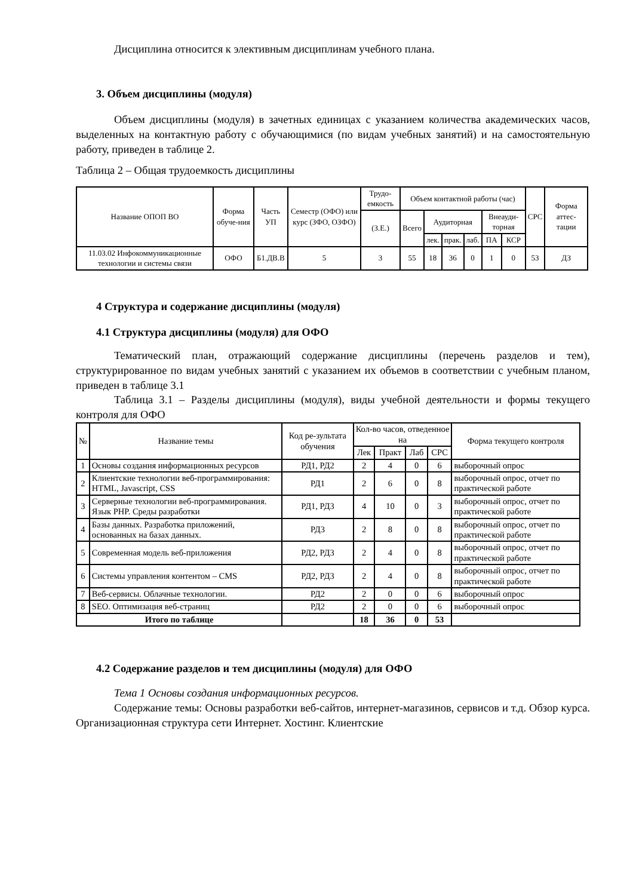Дисциплина относится к элективным дисциплинам учебного плана.
3. Объем дисциплины (модуля)
Объем дисциплины (модуля) в зачетных единицах с указанием количества академических часов, выделенных на контактную работу с обучающимися (по видам учебных занятий) и на самостоятельную работу, приведен в таблице 2.
Таблица 2 – Общая трудоемкость дисциплины
| Название ОПОП ВО | Форма обуче-ния | Часть УП | Семестр (ОФО) или курс (ЗФО, ОЗФО) | Трудо-емкость | Объем контактной работы (час) | | | | | | СРС | Форма аттес-тации |
| --- | --- | --- | --- | --- | --- | --- | --- | --- | --- | --- | --- | --- |
| | | | | (З.Е.) | Всего | Аудиторная | | | Внеауди-торная | | | |
| | | | | | | лек. | прак. | лаб. | ПА | КСР | | |
| 11.03.02 Инфокоммуникационные технологии и системы связи | ОФО | Б1.ДВ.В | 5 | 3 | 55 | 18 | 36 | 0 | 1 | 0 | 53 | ДЗ |
4 Структура и содержание дисциплины (модуля)
4.1 Структура дисциплины (модуля) для ОФО
Тематический план, отражающий содержание дисциплины (перечень разделов и тем), структурированное по видам учебных занятий с указанием их объемов в соответствии с учебным планом, приведен в таблице 3.1
Таблица 3.1 – Разделы дисциплины (модуля), виды учебной деятельности и формы текущего контроля для ОФО
| № | Название темы | Код ре-зультата обучения | Кол-во часов, отведенное на | | | | Форма текущего контроля |
| --- | --- | --- | --- | --- | --- | --- | --- |
| | | | Лек | Практ | Лаб | СРС | |
| 1 | Основы создания информационных ресурсов | РД1, РД2 | 2 | 4 | 0 | 6 | выборочный опрос |
| 2 | Клиентские технологии веб-программирования: HTML, Javascript, CSS | РД1 | 2 | 6 | 0 | 8 | выборочный опрос, отчет по практической работе |
| 3 | Серверные технологии веб-программирования. Язык PHP. Среды разработки | РД1, РД3 | 4 | 10 | 0 | 3 | выборочный опрос, отчет по практической работе |
| 4 | Базы данных. Разработка приложений, основанных на базах данных. | РД3 | 2 | 8 | 0 | 8 | выборочный опрос, отчет по практической работе |
| 5 | Современная модель веб-приложения | РД2, РД3 | 2 | 4 | 0 | 8 | выборочный опрос, отчет по практической работе |
| 6 | Системы управления контентом – CMS | РД2, РД3 | 2 | 4 | 0 | 8 | выборочный опрос, отчет по практической работе |
| 7 | Веб-сервисы. Облачные технологии. | РД2 | 2 | 0 | 0 | 6 | выборочный опрос |
| 8 | SEO. Оптимизация веб-страниц | РД2 | 2 | 0 | 0 | 6 | выборочный опрос |
| Итого по таблице | | | 18 | 36 | 0 | 53 | |
4.2 Содержание разделов и тем дисциплины (модуля) для ОФО
Тема 1 Основы создания информационных ресурсов.
Содержание темы: Основы разработки веб-сайтов, интернет-магазинов, сервисов и т.д. Обзор курса. Организационная структура сети Интернет. Хостинг. Клиентские